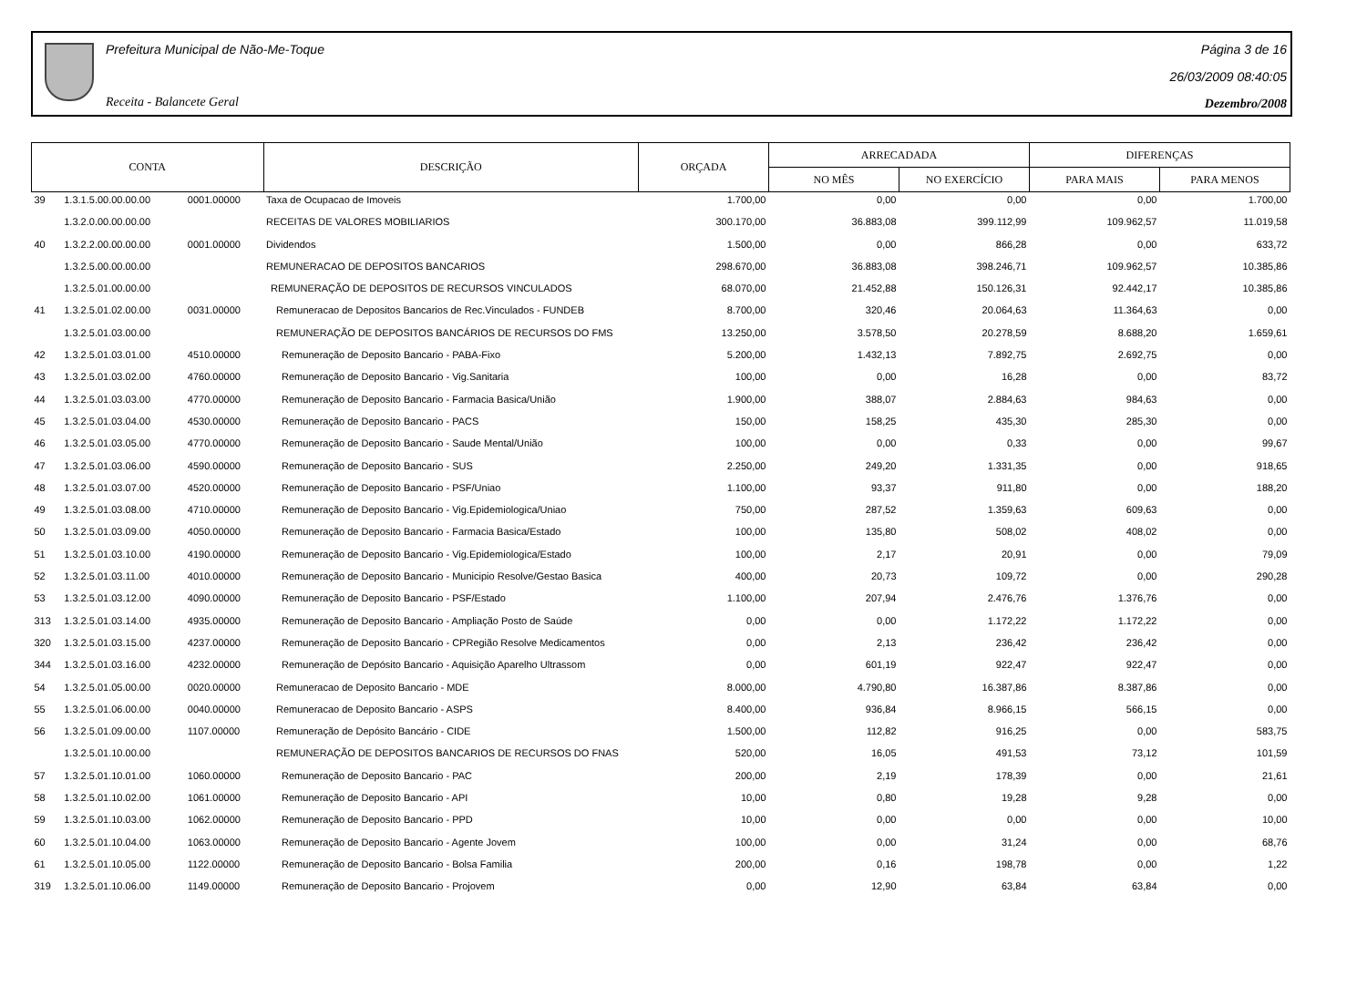Prefeitura Municipal de Não-Me-Toque
Receita - Balancete Geral
Página 3 de 16
26/03/2009 08:40:05
Dezembro/2008
| CONTA | | | DESCRIÇÃO | ORÇADA | ARRECADADA | | DIFERENÇAS | |
| --- | --- | --- | --- | --- | --- | --- | --- | --- |
| | | | | | NO MÊS | NO EXERCÍCIO | PARA MAIS | PARA MENOS |
| 39 | 1.3.1.5.00.00.00.00 | 0001.00000 | Taxa de Ocupacao de Imoveis | 1.700,00 | 0,00 | 0,00 | 0,00 | 1.700,00 |
| | 1.3.2.0.00.00.00.00 | | RECEITAS DE VALORES MOBILIARIOS | 300.170,00 | 36.883,08 | 399.112,99 | 109.962,57 | 11.019,58 |
| 40 | 1.3.2.2.00.00.00.00 | 0001.00000 | Dividendos | 1.500,00 | 0,00 | 866,28 | 0,00 | 633,72 |
| | 1.3.2.5.00.00.00.00 | | REMUNERACAO DE DEPOSITOS BANCARIOS | 298.670,00 | 36.883,08 | 398.246,71 | 109.962,57 | 10.385,86 |
| | 1.3.2.5.01.00.00.00 | | REMUNERAÇÃO DE DEPOSITOS DE RECURSOS VINCULADOS | 68.070,00 | 21.452,88 | 150.126,31 | 92.442,17 | 10.385,86 |
| 41 | 1.3.2.5.01.02.00.00 | 0031.00000 | Remuneracao de Depositos Bancarios de Rec.Vinculados - FUNDEB | 8.700,00 | 320,46 | 20.064,63 | 11.364,63 | 0,00 |
| | 1.3.2.5.01.03.00.00 | | REMUNERAÇÃO DE DEPOSITOS BANCÁRIOS DE RECURSOS DO FMS | 13.250,00 | 3.578,50 | 20.278,59 | 8.688,20 | 1.659,61 |
| 42 | 1.3.2.5.01.03.01.00 | 4510.00000 | Remuneração de Deposito Bancario - PABA-Fixo | 5.200,00 | 1.432,13 | 7.892,75 | 2.692,75 | 0,00 |
| 43 | 1.3.2.5.01.03.02.00 | 4760.00000 | Remuneração de Deposito Bancario - Vig.Sanitaria | 100,00 | 0,00 | 16,28 | 0,00 | 83,72 |
| 44 | 1.3.2.5.01.03.03.00 | 4770.00000 | Remuneração de Deposito Bancario - Farmacia Basica/União | 1.900,00 | 388,07 | 2.884,63 | 984,63 | 0,00 |
| 45 | 1.3.2.5.01.03.04.00 | 4530.00000 | Remuneração de Deposito Bancario - PACS | 150,00 | 158,25 | 435,30 | 285,30 | 0,00 |
| 46 | 1.3.2.5.01.03.05.00 | 4770.00000 | Remuneração de Deposito Bancario - Saude Mental/União | 100,00 | 0,00 | 0,33 | 0,00 | 99,67 |
| 47 | 1.3.2.5.01.03.06.00 | 4590.00000 | Remuneração de Deposito Bancario - SUS | 2.250,00 | 249,20 | 1.331,35 | 0,00 | 918,65 |
| 48 | 1.3.2.5.01.03.07.00 | 4520.00000 | Remuneração de Deposito Bancario - PSF/Uniao | 1.100,00 | 93,37 | 911,80 | 0,00 | 188,20 |
| 49 | 1.3.2.5.01.03.08.00 | 4710.00000 | Remuneração de Deposito Bancario - Vig.Epidemiologica/Uniao | 750,00 | 287,52 | 1.359,63 | 609,63 | 0,00 |
| 50 | 1.3.2.5.01.03.09.00 | 4050.00000 | Remuneração de Deposito Bancario - Farmacia Basica/Estado | 100,00 | 135,80 | 508,02 | 408,02 | 0,00 |
| 51 | 1.3.2.5.01.03.10.00 | 4190.00000 | Remuneração de Deposito Bancario - Vig.Epidemiologica/Estado | 100,00 | 2,17 | 20,91 | 0,00 | 79,09 |
| 52 | 1.3.2.5.01.03.11.00 | 4010.00000 | Remuneração de Deposito Bancario - Municipio Resolve/Gestao Basica | 400,00 | 20,73 | 109,72 | 0,00 | 290,28 |
| 53 | 1.3.2.5.01.03.12.00 | 4090.00000 | Remuneração de Deposito Bancario - PSF/Estado | 1.100,00 | 207,94 | 2.476,76 | 1.376,76 | 0,00 |
| 313 | 1.3.2.5.01.03.14.00 | 4935.00000 | Remuneração de Deposito Bancario - Ampliação Posto de Saúde | 0,00 | 0,00 | 1.172,22 | 1.172,22 | 0,00 |
| 320 | 1.3.2.5.01.03.15.00 | 4237.00000 | Remuneração de Deposito Bancario - CPRegião Resolve Medicamentos | 0,00 | 2,13 | 236,42 | 236,42 | 0,00 |
| 344 | 1.3.2.5.01.03.16.00 | 4232.00000 | Remuneração de Depósito Bancario - Aquisição Aparelho Ultrassom | 0,00 | 601,19 | 922,47 | 922,47 | 0,00 |
| 54 | 1.3.2.5.01.05.00.00 | 0020.00000 | Remuneracao de Deposito Bancario - MDE | 8.000,00 | 4.790,80 | 16.387,86 | 8.387,86 | 0,00 |
| 55 | 1.3.2.5.01.06.00.00 | 0040.00000 | Remuneracao de Deposito Bancario - ASPS | 8.400,00 | 936,84 | 8.966,15 | 566,15 | 0,00 |
| 56 | 1.3.2.5.01.09.00.00 | 1107.00000 | Remuneração de Depósito Bancário - CIDE | 1.500,00 | 112,82 | 916,25 | 0,00 | 583,75 |
| | 1.3.2.5.01.10.00.00 | | REMUNERAÇÃO DE DEPOSITOS BANCARIOS DE RECURSOS DO FNAS | 520,00 | 16,05 | 491,53 | 73,12 | 101,59 |
| 57 | 1.3.2.5.01.10.01.00 | 1060.00000 | Remuneração de Deposito Bancario - PAC | 200,00 | 2,19 | 178,39 | 0,00 | 21,61 |
| 58 | 1.3.2.5.01.10.02.00 | 1061.00000 | Remuneração de Deposito Bancario - API | 10,00 | 0,80 | 19,28 | 9,28 | 0,00 |
| 59 | 1.3.2.5.01.10.03.00 | 1062.00000 | Remuneração de Deposito Bancario - PPD | 10,00 | 0,00 | 0,00 | 0,00 | 10,00 |
| 60 | 1.3.2.5.01.10.04.00 | 1063.00000 | Remuneração de Deposito Bancario - Agente Jovem | 100,00 | 0,00 | 31,24 | 0,00 | 68,76 |
| 61 | 1.3.2.5.01.10.05.00 | 1122.00000 | Remuneração de Deposito Bancario - Bolsa Familia | 200,00 | 0,16 | 198,78 | 0,00 | 1,22 |
| 319 | 1.3.2.5.01.10.06.00 | 1149.00000 | Remuneração de Deposito Bancario - Projovem | 0,00 | 12,90 | 63,84 | 63,84 | 0,00 |